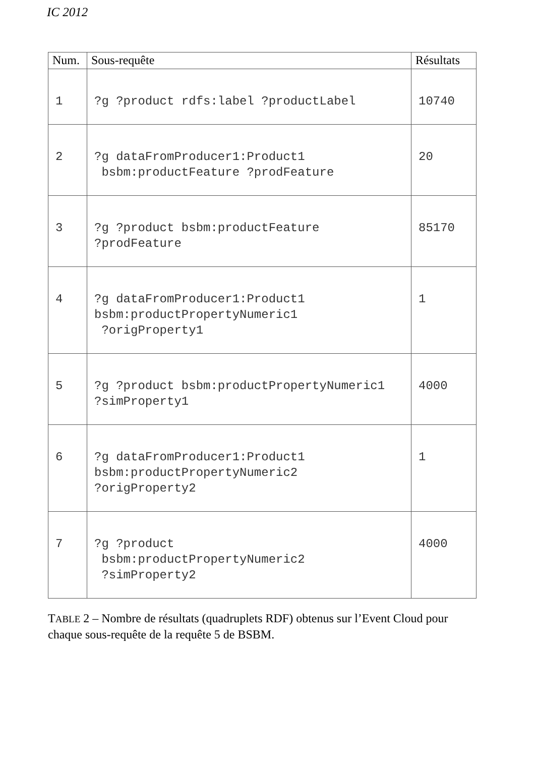IC 2012
| Num. | Sous-requête | Résultats |
| --- | --- | --- |
| 1 | ?g ?product rdfs:label ?productLabel | 10740 |
| 2 | ?g dataFromProducer1:Product1 bsbm:productFeature ?prodFeature | 20 |
| 3 | ?g ?product bsbm:productFeature ?prodFeature | 85170 |
| 4 | ?g dataFromProducer1:Product1 bsbm:productPropertyNumeric1 ?origProperty1 | 1 |
| 5 | ?g ?product bsbm:productPropertyNumeric1 ?simProperty1 | 4000 |
| 6 | ?g dataFromProducer1:Product1 bsbm:productPropertyNumeric2 ?origProperty2 | 1 |
| 7 | ?g ?product bsbm:productPropertyNumeric2 ?simProperty2 | 4000 |
TABLE 2 – Nombre de résultats (quadruplets RDF) obtenus sur l’Event Cloud pour chaque sous-requête de la requête 5 de BSBM.